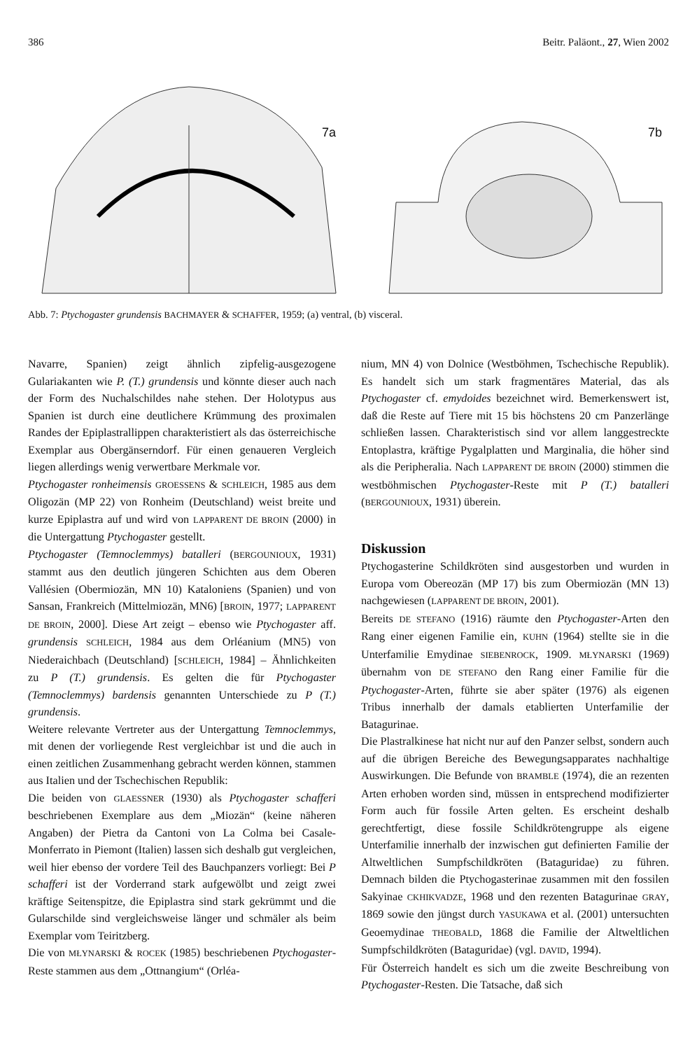386 Beitr. Paläont., 27, Wien 2002
7a
7b
Abb. 7: Ptychogaster grundensis BACHMAYER & SCHAFFER, 1959; (a) ventral, (b) visceral.
Navarre, Spanien) zeigt ähnlich zipfelig-ausgezogene Gulariakanten wie P. (T.) grundensis und könnte dieser auch nach der Form des Nuchalschildes nahe stehen. Der Holotypus aus Spanien ist durch eine deutlichere Krümmung des proximalen Randes der Epiplastrallippen charakteristiert als das österreichische Exemplar aus Obergänserndorf. Für einen genaueren Vergleich liegen allerdings wenig verwertbare Merkmale vor.
Ptychogaster ronheimensis GROESSENS & SCHLEICH, 1985 aus dem Oligozän (MP 22) von Ronheim (Deutschland) weist breite und kurze Epiplastra auf und wird von LAPPARENT DE BROIN (2000) in die Untergattung Ptychogaster gestellt.
Ptychogaster (Temnoclemmys) batalleri (BERGOUNIOUX, 1931) stammt aus den deutlich jüngeren Schichten aus dem Oberen Vallésien (Obermiozän, MN 10) Kataloniens (Spanien) und von Sansan, Frankreich (Mittelmiozän, MN6) [BROIN, 1977; LAPPARENT DE BROIN, 2000]. Diese Art zeigt – ebenso wie Ptychogaster aff. grundensis SCHLEICH, 1984 aus dem Orléanium (MN5) von Niederaichbach (Deutschland) [SCHLEICH, 1984] – Ähnlichkeiten zu P (T.) grundensis. Es gelten die für Ptychogaster (Temnoclemmys) bardensis genannten Unterschiede zu P (T.) grundensis.
Weitere relevante Vertreter aus der Untergattung Temnoclemmys, mit denen der vorliegende Rest vergleichbar ist und die auch in einen zeitlichen Zusammenhang gebracht werden können, stammen aus Italien und der Tschechischen Republik:
Die beiden von GLAESSNER (1930) als Ptychogaster schafferi beschriebenen Exemplare aus dem „Miozän“ (keine näheren Angaben) der Pietra da Cantoni von La Colma bei Casale-Monferrato in Piemont (Italien) lassen sich deshalb gut vergleichen, weil hier ebenso der vordere Teil des Bauchpanzers vorliegt: Bei P schafferi ist der Vorderrand stark aufgewölbt und zeigt zwei kräftige Seitenspitze, die Epiplastra sind stark gekrümmt und die Gularschilde sind vergleichsweise länger und schmäler als beim Exemplar vom Teiritzberg.
Die von MŁYNARSKI & ROCEK (1985) beschriebenen Ptychogaster-Reste stammen aus dem „Ottnangium“ (Orléa-
nium, MN 4) von Dolnice (Westböhmen, Tschechische Republik). Es handelt sich um stark fragmentäres Material, das als Ptychogaster cf. emydoides bezeichnet wird. Bemerkenswert ist, daß die Reste auf Tiere mit 15 bis höchstens 20 cm Panzerlänge schließen lassen. Charakteristisch sind vor allem langgestreckte Entoplastra, kräftige Pygalplatten und Marginalia, die höher sind als die Peripheralia. Nach LAPPARENT DE BROIN (2000) stimmen die westböhmischen Ptychogaster-Reste mit P (T.) batalleri (BERGOUNIOUX, 1931) überein.
Diskussion
Ptychogasterine Schildkröten sind ausgestorben und wurden in Europa vom Obereozän (MP 17) bis zum Obermiozän (MN 13) nachgewiesen (LAPPARENT DE BROIN, 2001).
Bereits DE STEFANO (1916) räumte den Ptychogaster-Arten den Rang einer eigenen Familie ein, KUHN (1964) stellte sie in die Unterfamilie Emydinae SIEBENROCK, 1909. MŁYNARSKI (1969) übernahm von DE STEFANO den Rang einer Familie für die Ptychogaster-Arten, führte sie aber später (1976) als eigenen Tribus innerhalb der damals etablierten Unterfamilie der Batagurinae.
Die Plastralkinese hat nicht nur auf den Panzer selbst, sondern auch auf die übrigen Bereiche des Bewegungsapparates nachhaltige Auswirkungen. Die Befunde von BRAMBLE (1974), die an rezenten Arten erhoben worden sind, müssen in entsprechend modifizierter Form auch für fossile Arten gelten. Es erscheint deshalb gerechtfertigt, diese fossile Schildkrötengruppe als eigene Unterfamilie innerhalb der inzwischen gut definierten Familie der Altweltlichen Sumpfschildkröten (Bataguridae) zu führen. Demnach bilden die Ptychogasterinae zusammen mit den fossilen Sakyinae CKHIKVADZE, 1968 und den rezenten Batagurinae GRAY, 1869 sowie den jüngst durch YASUKAWA et al. (2001) untersuchten Geoemydinae THEOBALD, 1868 die Familie der Altweltlichen Sumpfschildkröten (Bataguridae) (vgl. DAVID, 1994).
Für Österreich handelt es sich um die zweite Beschreibung von Ptychogaster-Resten. Die Tatsache, daß sich